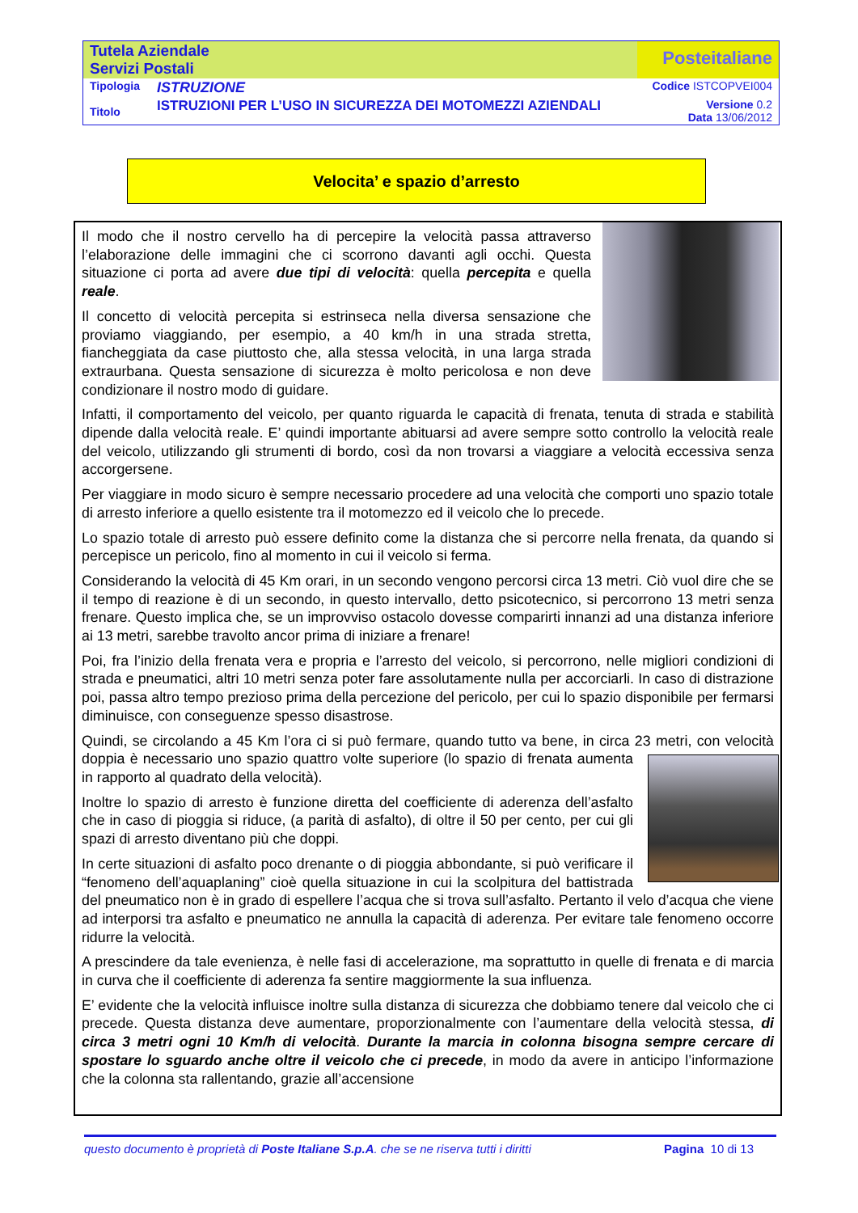| Tutela Aziendale Servizi Postali | | Posteitaliane |
| Tipologia | ISTRUZIONE | Codice ISTCOPVEI004 |
| Titolo | ISTRUZIONI PER L’USO IN SICUREZZA DEI MOTOMEZZI AZIENDALI | Versione 0.2 Data 13/06/2012 |
Velocita’ e spazio d’arresto
Il modo che il nostro cervello ha di percepire la velocità passa attraverso l’elaborazione delle immagini che ci scorrono davanti agli occhi. Questa situazione ci porta ad avere due tipi di velocità: quella percepita e quella reale.
Il concetto di velocità percepita si estrinseca nella diversa sensazione che proviamo viaggiando, per esempio, a 40 km/h in una strada stretta, fiancheggiata da case piuttosto che, alla stessa velocità, in una larga strada extraurbana. Questa sensazione di sicurezza è molto pericolosa e non deve condizionare il nostro modo di guidare.
Infatti, il comportamento del veicolo, per quanto riguarda le capacità di frenata, tenuta di strada e stabilità dipende dalla velocità reale. E’ quindi importante abituarsi ad avere sempre sotto controllo la velocità reale del veicolo, utilizzando gli strumenti di bordo, così da non trovarsi a viaggiare a velocità eccessiva senza accorgersene.
Per viaggiare in modo sicuro è sempre necessario procedere ad una velocità che comporti uno spazio totale di arresto inferiore a quello esistente tra il motomezzo ed il veicolo che lo precede.
Lo spazio totale di arresto può essere definito come la distanza che si percorre nella frenata, da quando si percepisce un pericolo, fino al momento in cui il veicolo si ferma.
Considerando la velocità di 45 Km orari, in un secondo vengono percorsi circa 13 metri. Ciò vuol dire che se il tempo di reazione è di un secondo, in questo intervallo, detto psicotecnico, si percorrono 13 metri senza frenare. Questo implica che, se un improvviso ostacolo dovesse comparirti innanzi ad una distanza inferiore ai 13 metri, sarebbe travolto ancor prima di iniziare a frenare!
Poi, fra l’inizio della frenata vera e propria e l’arresto del veicolo, si percorrono, nelle migliori condizioni di strada e pneumatici, altri 10 metri senza poter fare assolutamente nulla per accorciarli. In caso di distrazione poi, passa altro tempo prezioso prima della percezione del pericolo, per cui lo spazio disponibile per fermarsi diminuisce, con conseguenze spesso disastrose.
Quindi, se circolando a 45 Km l’ora ci si può fermare, quando tutto va bene, in circa 23 metri, con velocità doppia è necessario uno spazio quattro volte superiore (lo spazio di frenata aumenta in rapporto al quadrato della velocità).
Inoltre lo spazio di arresto è funzione diretta del coefficiente di aderenza dell’asfalto che in caso di pioggia si riduce, (a parità di asfalto), di oltre il 50 per cento, per cui gli spazi di arresto diventano più che doppi.
In certe situazioni di asfalto poco drenante o di pioggia abbondante, si può verificare il “fenomeno dell’aquaplaning” cioè quella situazione in cui la scolpitura del battistrada del pneumatico non è in grado di espellere l’acqua che si trova sull’asfalto. Pertanto il velo d’acqua che viene ad interporsi tra asfalto e pneumatico ne annulla la capacità di aderenza. Per evitare tale fenomeno occorre ridurre la velocità.
A prescindere da tale evenienza, è nelle fasi di accelerazione, ma soprattutto in quelle di frenata e di marcia in curva che il coefficiente di aderenza fa sentire maggiormente la sua influenza.
E’ evidente che la velocità influisce inoltre sulla distanza di sicurezza che dobbiamo tenere dal veicolo che ci precede. Questa distanza deve aumentare, proporzionalmente con l’aumentare della velocità stessa, di circa 3 metri ogni 10 Km/h di velocità. Durante la marcia in colonna bisogna sempre cercare di spostare lo sguardo anche oltre il veicolo che ci precede, in modo da avere in anticipo l’informazione che la colonna sta rallentando, grazie all’accensione
questo documento è proprietà di Poste Italiane S.p.A. che se ne riserva tutti i diritti Pagina 10 di 13